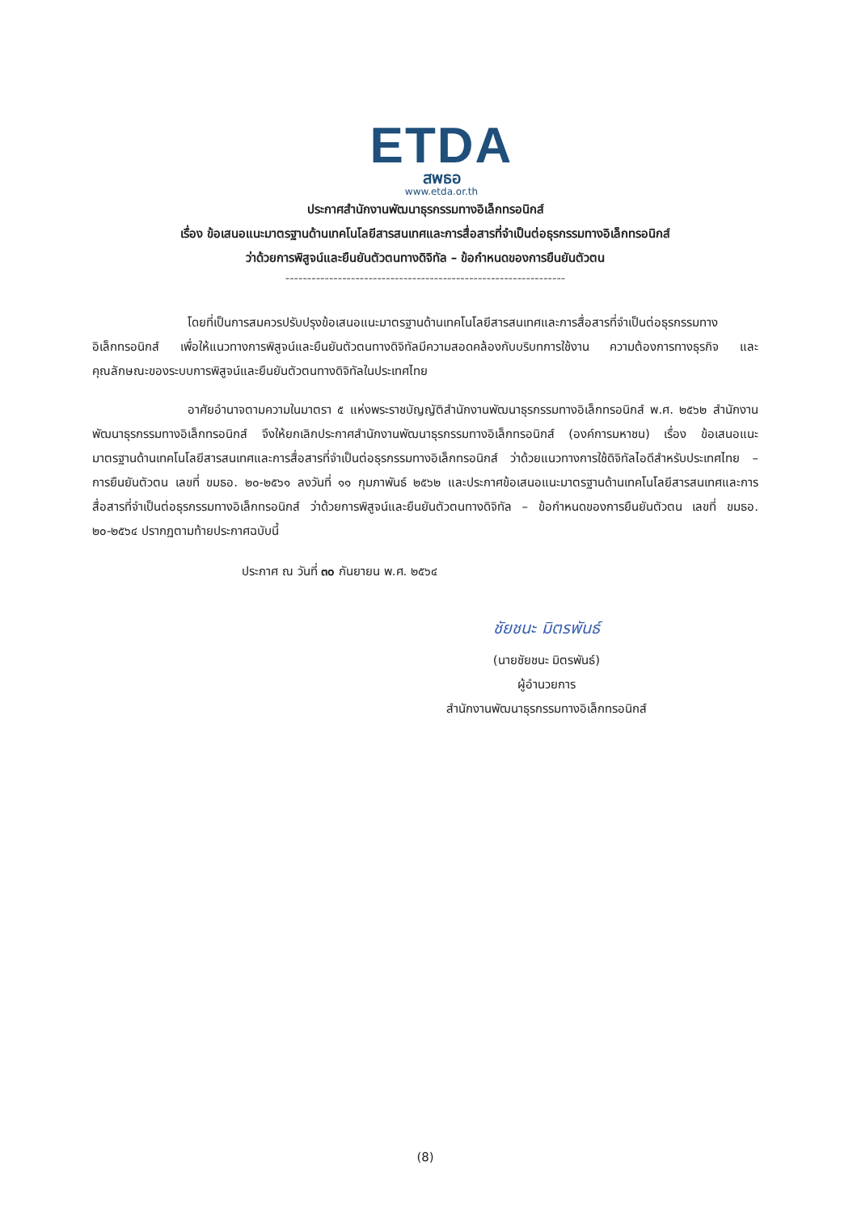ETDA
สพธอ
www.etda.or.th
ประกาศสำนักงานพัฒนาธุรกรรมทางอิเล็กทรอนิกส์
เรื่อง ข้อเสนอแนะมาตรฐานด้านเทคโนโลยีสารสนเทศและการสื่อสารที่จำเป็นต่อธุรกรรมทางอิเล็กทรอนิกส์
ว่าด้วยการพิสูจน์และยืนยันตัวตนทางดิจิทัล – ข้อกำหนดของการยืนยันตัวตน
----------------------------------------------------------------
โดยที่เป็นการสมควรปรับปรุงข้อเสนอแนะมาตรฐานด้านเทคโนโลยีสารสนเทศและการสื่อสารที่จำเป็นต่อธุรกรรมทางอิเล็กทรอนิกส์ เพื่อให้แนวทางการพิสูจน์และยืนยันตัวตนทางดิจิทัลมีความสอดคล้องกับบริบทการใช้งาน ความต้องการทางธุรกิจ และคุณลักษณะของระบบการพิสูจน์และยืนยันตัวตนทางดิจิทัลในประเทศไทย
อาศัยอำนาจตามความในมาตรา ๕ แห่งพระราชบัญญัติสำนักงานพัฒนาธุรกรรมทางอิเล็กทรอนิกส์ พ.ศ. ๒๕๖๒ สำนักงานพัฒนาธุรกรรมทางอิเล็กทรอนิกส์ จึงให้ยกเลิกประกาศสำนักงานพัฒนาธุรกรรมทางอิเล็กทรอนิกส์ (องค์การมหาชน) เรื่อง ข้อเสนอแนะมาตรฐานด้านเทคโนโลยีสารสนเทศและการสื่อสารที่จำเป็นต่อธุรกรรมทางอิเล็กทรอนิกส์ ว่าด้วยแนวทางการใช้ดิจิทัลไอดีสำหรับประเทศไทย – การยืนยันตัวตน เลขที่ ขมธอ. ๒๐-๒๕๖๑ ลงวันที่ ๑๑ กุมภาพันธ์ ๒๕๖๒ และประกาศข้อเสนอแนะมาตรฐานด้านเทคโนโลยีสารสนเทศและการสื่อสารที่จำเป็นต่อธุรกรรมทางอิเล็กทรอนิกส์ ว่าด้วยการพิสูจน์และยืนยันตัวตนทางดิจิทัล – ข้อกำหนดของการยืนยันตัวตน เลขที่ ขมธอ. ๒๐-๒๕๖๔ ปรากฏตามท้ายประกาศฉบับนี้
ประกาศ ณ วันที่ ๓๐ กันยายน พ.ศ. ๒๕๖๔
ชัยชนะ มิตรพันธ์
(นายชัยชนะ มิตรพันธ์)
ผู้อำนวยการ
สำนักงานพัฒนาธุรกรรมทางอิเล็กทรอนิกส์
(8)